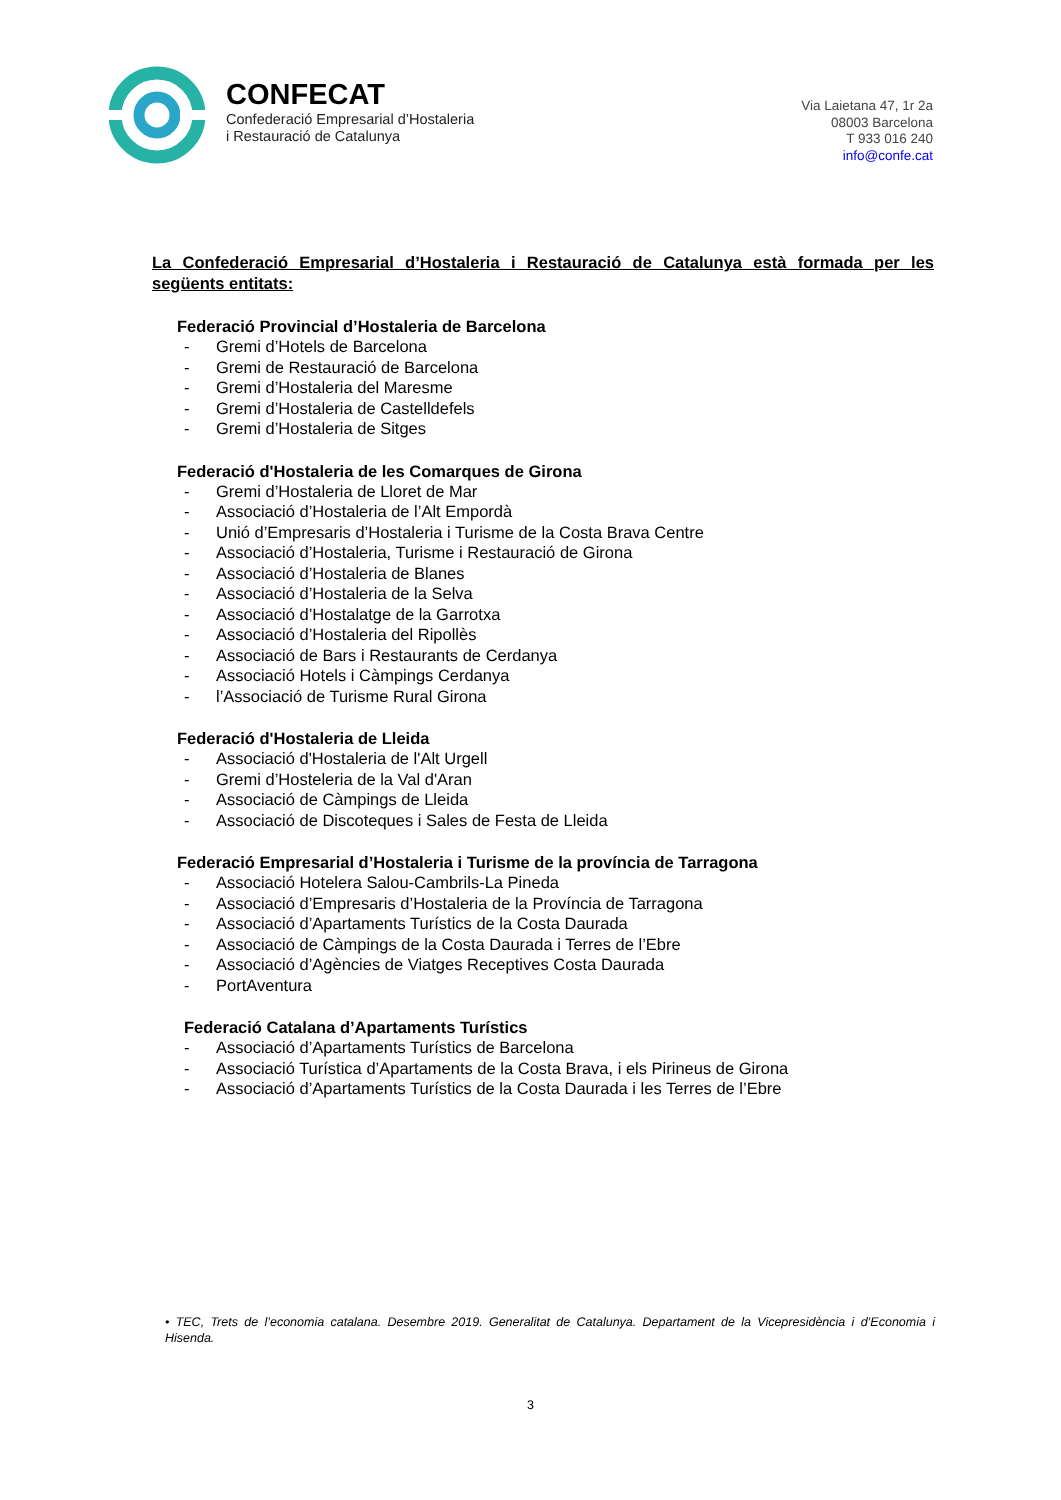CONFECAT
Confederació Empresarial d’Hostaleria
i Restauració de Catalunya
Via Laietana 47, 1r 2a
08003 Barcelona
T 933 016 240
info@confe.cat
La Confederació Empresarial d’Hostaleria i Restauració de Catalunya està formada per les següents entitats:
Federació Provincial d’Hostaleria de Barcelona
- Gremi d’Hotels de Barcelona
- Gremi de Restauració de Barcelona
- Gremi d’Hostaleria del Maresme
- Gremi d’Hostaleria de Castelldefels
- Gremi d’Hostaleria de Sitges
Federació d'Hostaleria de les Comarques de Girona
- Gremi d’Hostaleria de Lloret de Mar
- Associació d’Hostaleria de l’Alt Empordà
- Unió d’Empresaris d’Hostaleria i Turisme de la Costa Brava Centre
- Associació d’Hostaleria, Turisme i Restauració de Girona
- Associació d’Hostaleria de Blanes
- Associació d’Hostaleria de la Selva
- Associació d’Hostalatge de la Garrotxa
- Associació d’Hostaleria del Ripollès
- Associació de Bars i Restaurants de Cerdanya
- Associació Hotels i Càmpings Cerdanya
- l’Associació de Turisme Rural Girona
Federació d'Hostaleria de Lleida
- Associació d'Hostaleria de l'Alt Urgell
- Gremi d’Hosteleria de la Val d'Aran
- Associació de Càmpings de Lleida
- Associació de Discoteques i Sales de Festa de Lleida
Federació Empresarial d’Hostaleria i Turisme de la província de Tarragona
- Associació Hotelera Salou-Cambrils-La Pineda
- Associació d’Empresaris d’Hostaleria de la Província de Tarragona
- Associació d’Apartaments Turístics de la Costa Daurada
- Associació de Càmpings de la Costa Daurada i Terres de l’Ebre
- Associació d’Agències de Viatges Receptives Costa Daurada
- PortAventura
Federació Catalana d’Apartaments Turístics
- Associació d’Apartaments Turístics de Barcelona
- Associació Turística d’Apartaments de la Costa Brava, i els Pirineus de Girona
- Associació d’Apartaments Turístics de la Costa Daurada i les Terres de l’Ebre
• TEC, Trets de l’economia catalana. Desembre 2019. Generalitat de Catalunya. Departament de la Vicepresidència i d’Economia i Hisenda.
3